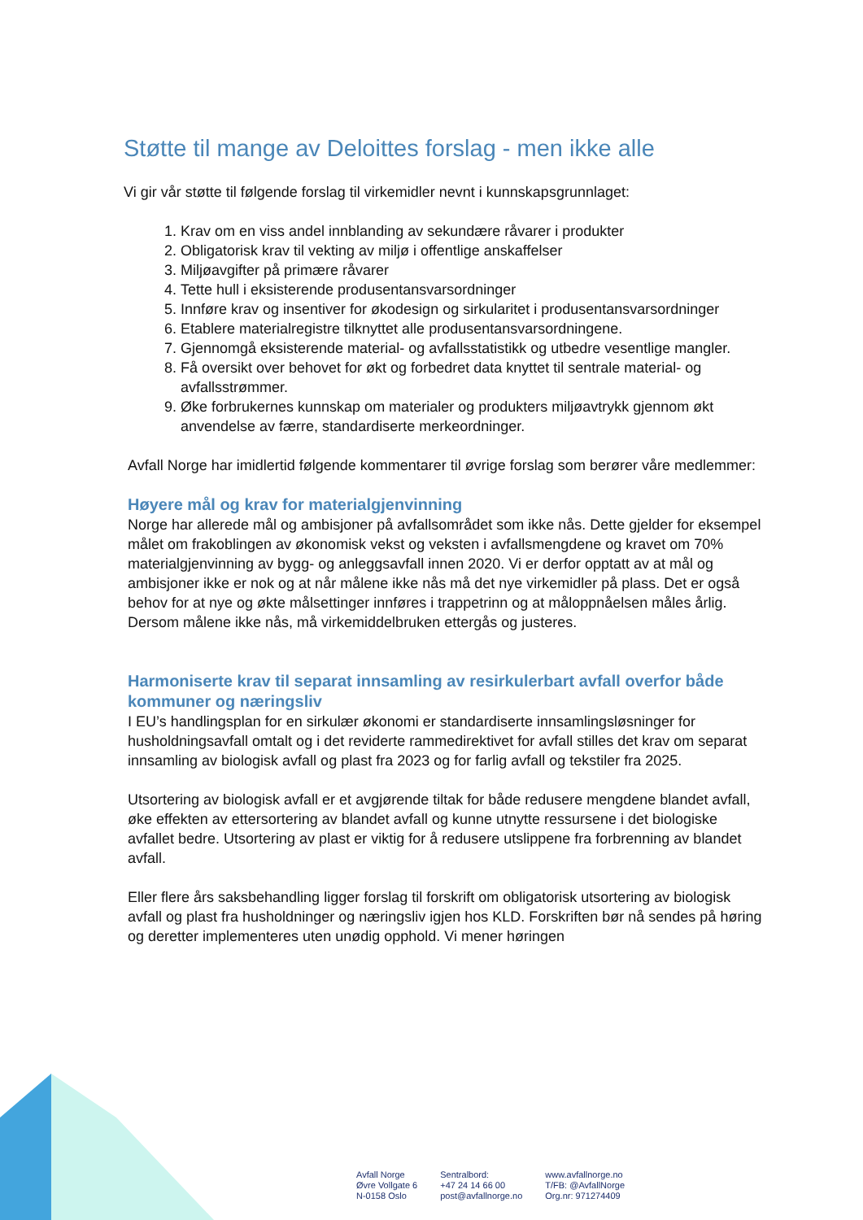Støtte til mange av Deloittes forslag - men ikke alle
Vi gir vår støtte til følgende forslag til virkemidler nevnt i kunnskapsgrunnlaget:
1. Krav om en viss andel innblanding av sekundære råvarer i produkter
2. Obligatorisk krav til vekting av miljø i offentlige anskaffelser
3. Miljøavgifter på primære råvarer
4. Tette hull i eksisterende produsentansvarsordninger
5. Innføre krav og insentiver for økodesign og sirkularitet i produsentansvarsordninger
6. Etablere materialregistre tilknyttet alle produsentansvarsordningene.
7. Gjennomgå eksisterende material- og avfallsstatistikk og utbedre vesentlige mangler.
8. Få oversikt over behovet for økt og forbedret data knyttet til sentrale material- og avfallsstrømmer.
9. Øke forbrukernes kunnskap om materialer og produkters miljøavtrykk gjennom økt anvendelse av færre, standardiserte merkeordninger.
Avfall Norge har imidlertid følgende kommentarer til øvrige forslag som berører våre medlemmer:
Høyere mål og krav for materialgjenvinning
Norge har allerede mål og ambisjoner på avfallsområdet som ikke nås. Dette gjelder for eksempel målet om frakoblingen av økonomisk vekst og veksten i avfallsmengdene og kravet om 70% materialgjenvinning av bygg- og anleggsavfall innen 2020. Vi er derfor opptatt av at mål og ambisjoner ikke er nok og at når målene ikke nås må det nye virkemidler på plass. Det er også behov for at nye og økte målsettinger innføres i trappetrinn og at måloppnåelsen måles årlig. Dersom målene ikke nås, må virkemiddelbruken ettergås og justeres.
Harmoniserte krav til separat innsamling av resirkulerbart avfall overfor både kommuner og næringsliv
I EU’s handlingsplan for en sirkulær økonomi er standardiserte innsamlingsløsninger for husholdningsavfall omtalt og i det reviderte rammedirektivet for avfall stilles det krav om separat innsamling av biologisk avfall og plast fra 2023 og for farlig avfall og tekstiler fra 2025.
Utsortering av biologisk avfall er et avgjørende tiltak for både redusere mengdene blandet avfall, øke effekten av ettersortering av blandet avfall og kunne utnytte ressursene i det biologiske avfallet bedre. Utsortering av plast er viktig for å redusere utslippene fra forbrenning av blandet avfall.
Eller flere års saksbehandling ligger forslag til forskrift om obligatorisk utsortering av biologisk avfall og plast fra husholdninger og næringsliv igjen hos KLD. Forskriften bør nå sendes på høring og deretter implementeres uten unødig opphold. Vi mener høringen
Avfall Norge
Øvre Vollgate 6
N-0158 Oslo
Sentralbord:
+47 24 14 66 00
post@avfallnorge.no
www.avfallnorge.no
T/FB: @AvfallNorge
Org.nr: 971274409